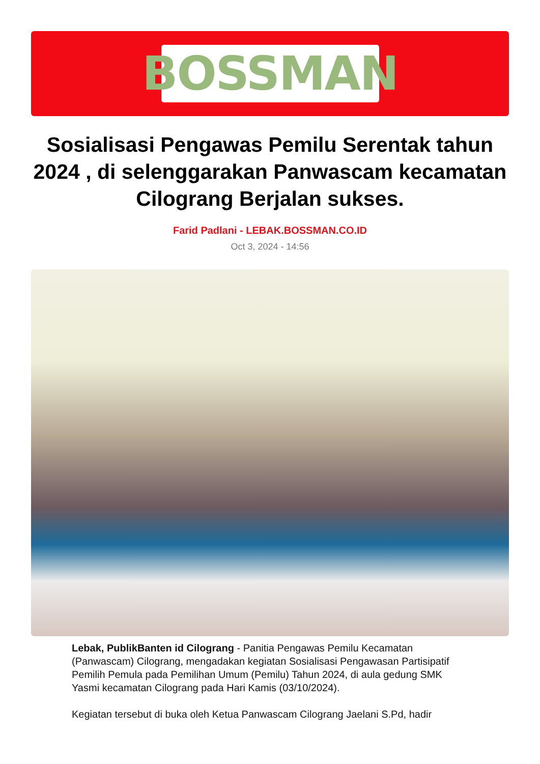BOSSMAN
Sosialisasi Pengawas Pemilu Serentak tahun 2024 , di selenggarakan Panwascam kecamatan Cilograng Berjalan sukses.
Farid Padlani - LEBAK.BOSSMAN.CO.ID
Oct 3, 2024 - 14:56
Lebak, PublikBanten id Cilograng - Panitia Pengawas Pemilu Kecamatan (Panwascam) Cilograng, mengadakan kegiatan Sosialisasi Pengawasan Partisipatif Pemilih Pemula pada Pemilihan Umum (Pemilu) Tahun 2024, di aula gedung SMK Yasmi kecamatan Cilograng pada Hari Kamis (03/10/2024).
Kegiatan tersebut di buka oleh Ketua Panwascam Cilograng Jaelani S.Pd, hadir